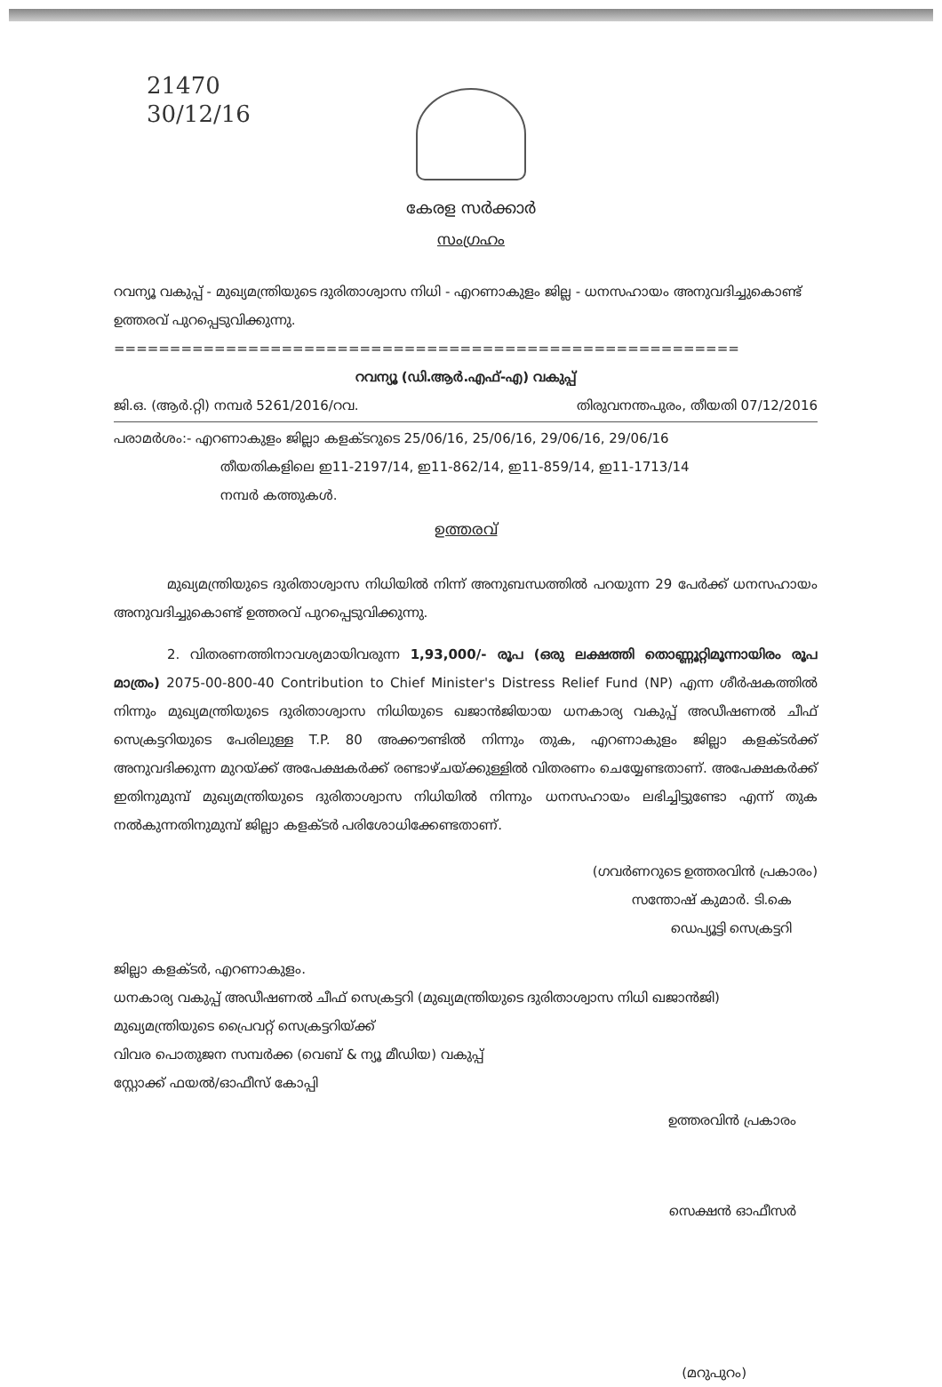21470
30/12/16
കേരള സർക്കാർ
സംഗ്രഹം
റവന്യൂ വകുപ്പ് - മുഖ്യമന്ത്രിയുടെ ദുരിതാശ്വാസ നിധി - എറണാകുളം ജില്ല - ധനസഹായം അനുവദിച്ചുകൊണ്ട് ഉത്തരവ് പുറപ്പെടുവിക്കുന്നു.
========================================================
റവന്യൂ (ഡി.ആർ.എഫ്-എ) വകുപ്പ്
ജി.ഒ. (ആർ.റ്റി) നമ്പർ 5261/2016/റവ. തിരുവനന്തപുരം, തീയതി 07/12/2016
പരാമർശം:- എറണാകുളം ജില്ലാ കളക്ടറുടെ 25/06/16, 25/06/16, 29/06/16, 29/06/16
തീയതികളിലെ ഇ11-2197/14, ഇ11-862/14, ഇ11-859/14, ഇ11-1713/14
നമ്പർ കത്തുകൾ.
ഉത്തരവ്
മുഖ്യമന്ത്രിയുടെ ദുരിതാശ്വാസ നിധിയിൽ നിന്ന് അനുബന്ധത്തിൽ പറയുന്ന 29 പേർക്ക് ധനസഹായം അനുവദിച്ചുകൊണ്ട് ഉത്തരവ് പുറപ്പെടുവിക്കുന്നു.
2. വിതരണത്തിനാവശ്യമായിവരുന്ന 1,93,000/- രൂപ (ഒരു ലക്ഷത്തി തൊണ്ണൂറ്റിമൂന്നായിരം രൂപ മാത്രം) 2075-00-800-40 Contribution to Chief Minister's Distress Relief Fund (NP) എന്ന ശീർഷകത്തിൽ നിന്നും മുഖ്യമന്ത്രിയുടെ ദുരിതാശ്വാസ നിധിയുടെ ഖജാൻജിയായ ധനകാര്യ വകുപ്പ് അഡീഷണൽ ചീഫ് സെക്രട്ടറിയുടെ പേരിലുള്ള T.P. 80 അക്കൗണ്ടിൽ നിന്നും തുക, എറണാകുളം ജില്ലാ കളക്ടർക്ക് അനുവദിക്കുന്ന മുറയ്ക്ക് അപേക്ഷകർക്ക് രണ്ടാഴ്ചയ്ക്കുള്ളിൽ വിതരണം ചെയ്യേണ്ടതാണ്. അപേക്ഷകർക്ക് ഇതിനുമുമ്പ് മുഖ്യമന്ത്രിയുടെ ദുരിതാശ്വാസ നിധിയിൽ നിന്നും ധനസഹായം ലഭിച്ചിട്ടുണ്ടോ എന്ന് തുക നൽകുന്നതിനുമുമ്പ് ജില്ലാ കളക്ടർ പരിശോധിക്കേണ്ടതാണ്.
(ഗവർണറുടെ ഉത്തരവിൻ പ്രകാരം)
സന്തോഷ് കുമാർ. ടി.കെ
ഡെപ്യൂട്ടി സെക്രട്ടറി
ജില്ലാ കളക്ടർ, എറണാകുളം.
ധനകാര്യ വകുപ്പ് അഡീഷണൽ ചീഫ് സെക്രട്ടറി (മുഖ്യമന്ത്രിയുടെ ദുരിതാശ്വാസ നിധി ഖജാൻജി)
മുഖ്യമന്ത്രിയുടെ പ്രൈവറ്റ് സെക്രട്ടറിയ്ക്ക്
വിവര പൊതുജന സമ്പർക്ക (വെബ് & ന്യൂ മീഡിയ) വകുപ്പ്
സ്റ്റോക്ക് ഫയൽ/ഓഫീസ് കോപ്പി
ഉത്തരവിൻ പ്രകാരം
സെക്ഷൻ ഓഫീസർ
(മറുപുറം)